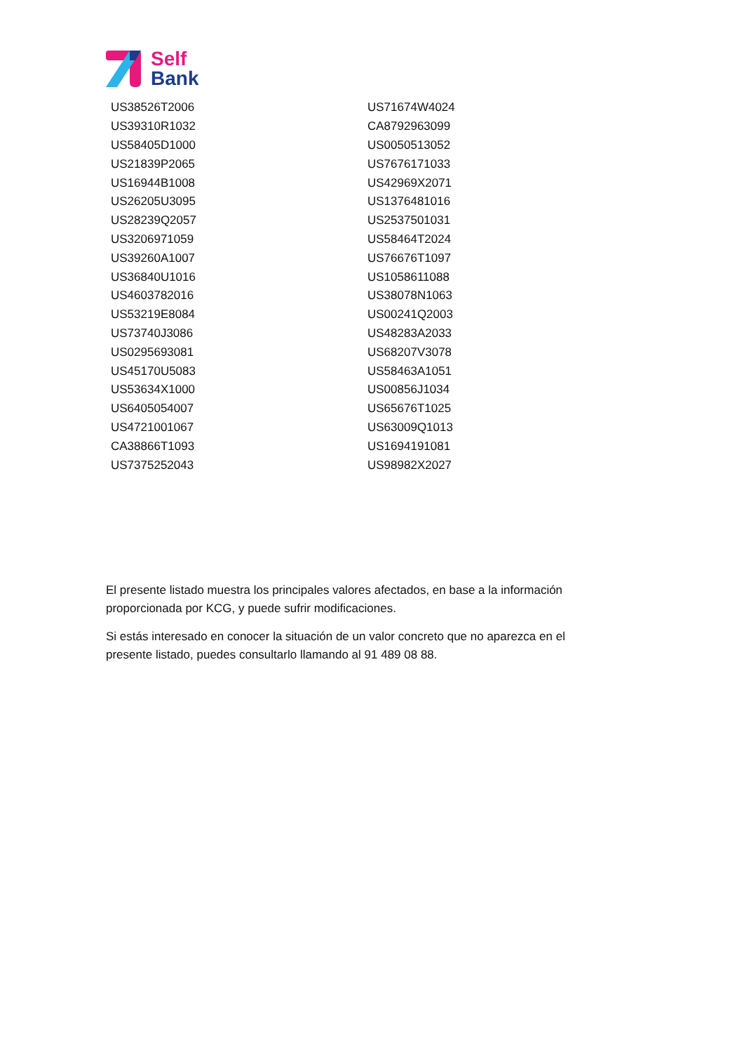Self
Bank
| US38526T2006 | US71674W4024 |
| US39310R1032 | CA8792963099 |
| US58405D1000 | US0050513052 |
| US21839P2065 | US7676171033 |
| US16944B1008 | US42969X2071 |
| US26205U3095 | US1376481016 |
| US28239Q2057 | US2537501031 |
| US3206971059 | US58464T2024 |
| US39260A1007 | US76676T1097 |
| US36840U1016 | US1058611088 |
| US4603782016 | US38078N1063 |
| US53219E8084 | US00241Q2003 |
| US73740J3086 | US48283A2033 |
| US0295693081 | US68207V3078 |
| US45170U5083 | US58463A1051 |
| US53634X1000 | US00856J1034 |
| US6405054007 | US65676T1025 |
| US4721001067 | US63009Q1013 |
| CA38866T1093 | US1694191081 |
| US7375252043 | US98982X2027 |
El presente listado muestra los principales valores afectados, en base a la información proporcionada por KCG, y puede sufrir modificaciones.
Si estás interesado en conocer la situación de un valor concreto que no aparezca en el presente listado, puedes consultarlo llamando al 91 489 08 88.